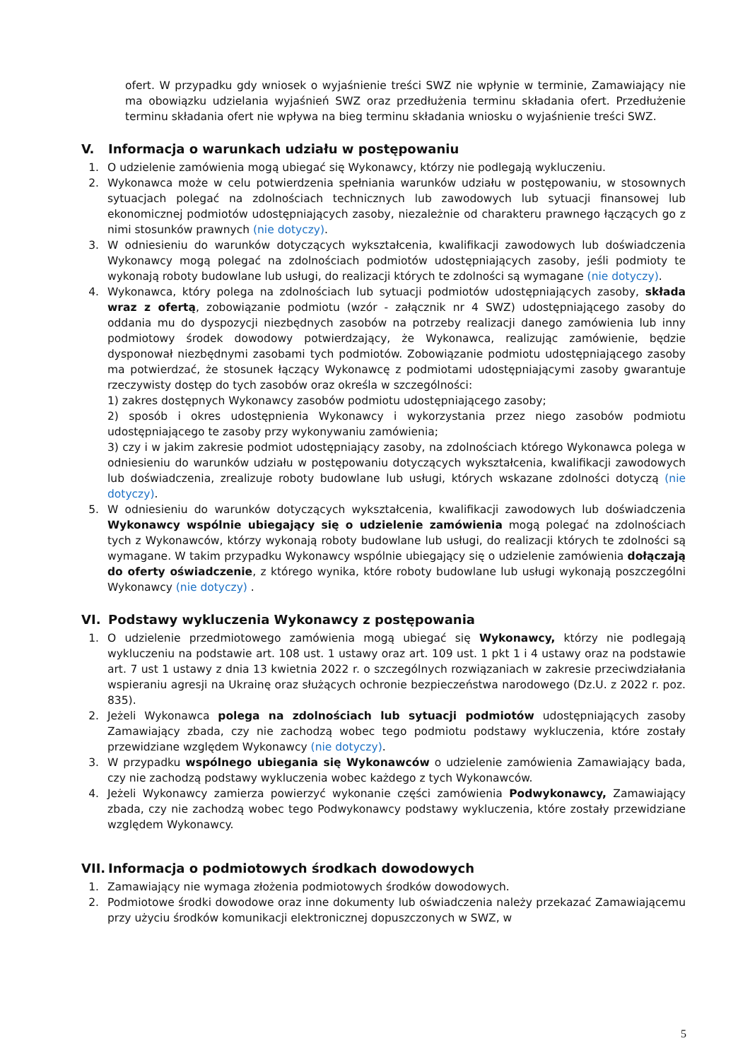ofert. W przypadku gdy wniosek o wyjaśnienie treści SWZ nie wpłynie w terminie, Zamawiający nie ma obowiązku udzielania wyjaśnień SWZ oraz przedłużenia terminu składania ofert. Przedłużenie terminu składania ofert nie wpływa na bieg terminu składania wniosku o wyjaśnienie treści SWZ.
V. Informacja o warunkach udziału w postępowaniu
1. O udzielenie zamówienia mogą ubiegać się Wykonawcy, którzy nie podlegają wykluczeniu.
2. Wykonawca może w celu potwierdzenia spełniania warunków udziału w postępowaniu, w stosownych sytuacjach polegać na zdolnościach technicznych lub zawodowych lub sytuacji finansowej lub ekonomicznej podmiotów udostępniających zasoby, niezależnie od charakteru prawnego łączących go z nimi stosunków prawnych (nie dotyczy).
3. W odniesieniu do warunków dotyczących wykształcenia, kwalifikacji zawodowych lub doświadczenia Wykonawcy mogą polegać na zdolnościach podmiotów udostępniających zasoby, jeśli podmioty te wykonają roboty budowlane lub usługi, do realizacji których te zdolności są wymagane (nie dotyczy).
4. Wykonawca, który polega na zdolnościach lub sytuacji podmiotów udostępniających zasoby, składa wraz z ofertą, zobowiązanie podmiotu (wzór - załącznik nr 4 SWZ) udostępniającego zasoby do oddania mu do dyspozycji niezbędnych zasobów na potrzeby realizacji danego zamówienia lub inny podmiotowy środek dowodowy potwierdzający, że Wykonawca, realizując zamówienie, będzie dysponował niezbędnymi zasobami tych podmiotów. Zobowiązanie podmiotu udostępniającego zasoby ma potwierdzać, że stosunek łączący Wykonawcę z podmiotami udostępniającymi zasoby gwarantuje rzeczywisty dostęp do tych zasobów oraz określa w szczególności:
1) zakres dostępnych Wykonawcy zasobów podmiotu udostępniającego zasoby;
2) sposób i okres udostępnienia Wykonawcy i wykorzystania przez niego zasobów podmiotu udostępniającego te zasoby przy wykonywaniu zamówienia;
3) czy i w jakim zakresie podmiot udostępniający zasoby, na zdolnościach którego Wykonawca polega w odniesieniu do warunków udziału w postępowaniu dotyczących wykształcenia, kwalifikacji zawodowych lub doświadczenia, zrealizuje roboty budowlane lub usługi, których wskazane zdolności dotyczą (nie dotyczy).
5. W odniesieniu do warunków dotyczących wykształcenia, kwalifikacji zawodowych lub doświadczenia Wykonawcy wspólnie ubiegający się o udzielenie zamówienia mogą polegać na zdolnościach tych z Wykonawców, którzy wykonają roboty budowlane lub usługi, do realizacji których te zdolności są wymagane. W takim przypadku Wykonawcy wspólnie ubiegający się o udzielenie zamówienia dołączają do oferty oświadczenie, z którego wynika, które roboty budowlane lub usługi wykonają poszczególni Wykonawcy (nie dotyczy) .
VI. Podstawy wykluczenia Wykonawcy z postępowania
1. O udzielenie przedmiotowego zamówienia mogą ubiegać się Wykonawcy, którzy nie podlegają wykluczeniu na podstawie art. 108 ust. 1 ustawy oraz art. 109 ust. 1 pkt 1 i 4 ustawy oraz na podstawie art. 7 ust 1 ustawy z dnia 13 kwietnia 2022 r. o szczególnych rozwiązaniach w zakresie przeciwdziałania wspieraniu agresji na Ukrainę oraz służących ochronie bezpieczeństwa narodowego (Dz.U. z 2022 r. poz. 835).
2. Jeżeli Wykonawca polega na zdolnościach lub sytuacji podmiotów udostępniających zasoby Zamawiający zbada, czy nie zachodzą wobec tego podmiotu podstawy wykluczenia, które zostały przewidziane względem Wykonawcy (nie dotyczy).
3. W przypadku wspólnego ubiegania się Wykonawców o udzielenie zamówienia Zamawiający bada, czy nie zachodzą podstawy wykluczenia wobec każdego z tych Wykonawców.
4. Jeżeli Wykonawcy zamierza powierzyć wykonanie części zamówienia Podwykonawcy, Zamawiający zbada, czy nie zachodzą wobec tego Podwykonawcy podstawy wykluczenia, które zostały przewidziane względem Wykonawcy.
VII. Informacja o podmiotowych środkach dowodowych
1. Zamawiający nie wymaga złożenia podmiotowych środków dowodowych.
2. Podmiotowe środki dowodowe oraz inne dokumenty lub oświadczenia należy przekazać Zamawiającemu przy użyciu środków komunikacji elektronicznej dopuszczonych w SWZ, w
5